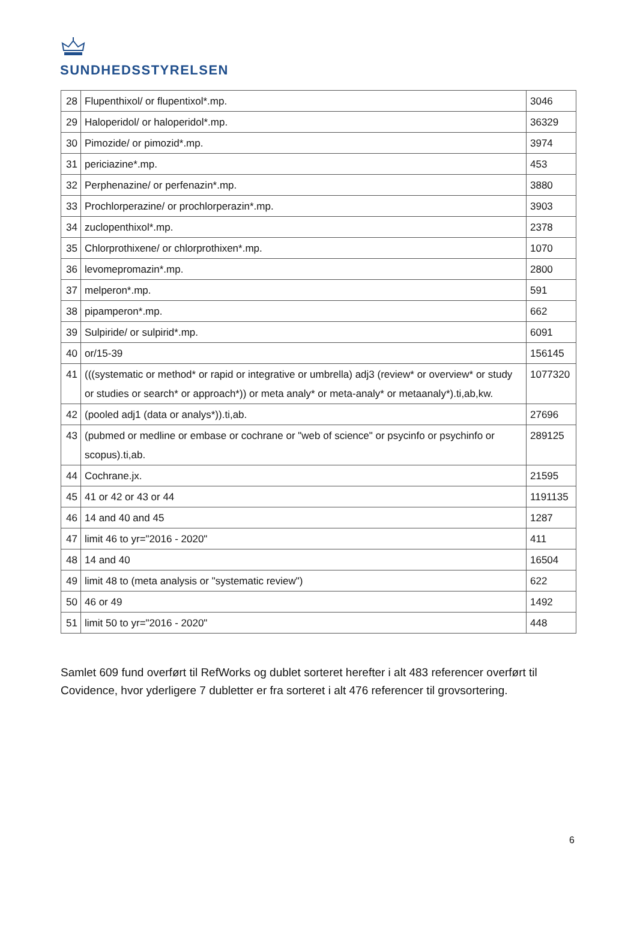SUNDHEDSSTYRELSEN
| 28 | Flupenthixol/ or flupentixol*.mp. | 3046 |
| 29 | Haloperidol/ or haloperidol*.mp. | 36329 |
| 30 | Pimozide/ or pimozid*.mp. | 3974 |
| 31 | periciazine*.mp. | 453 |
| 32 | Perphenazine/ or perfenazin*.mp. | 3880 |
| 33 | Prochlorperazine/ or prochlorperazin*.mp. | 3903 |
| 34 | zuclopenthixol*.mp. | 2378 |
| 35 | Chlorprothixene/ or chlorprothixen*.mp. | 1070 |
| 36 | levomepromazin*.mp. | 2800 |
| 37 | melperon*.mp. | 591 |
| 38 | pipamperon*.mp. | 662 |
| 39 | Sulpiride/ or sulpirid*.mp. | 6091 |
| 40 | or/15-39 | 156145 |
| 41 | (((systematic or method* or rapid or integrative or umbrella) adj3 (review* or overview* or study or studies or search* or approach*)) or meta analy* or meta-analy* or metaanaly*).ti,ab,kw. | 1077320 |
| 42 | (pooled adj1 (data or analys*)).ti,ab. | 27696 |
| 43 | (pubmed or medline or embase or cochrane or "web of science" or psycinfo or psychinfo or scopus).ti,ab. | 289125 |
| 44 | Cochrane.jx. | 21595 |
| 45 | 41 or 42 or 43 or 44 | 1191135 |
| 46 | 14 and 40 and 45 | 1287 |
| 47 | limit 46 to yr="2016 - 2020" | 411 |
| 48 | 14 and 40 | 16504 |
| 49 | limit 48 to (meta analysis or "systematic review") | 622 |
| 50 | 46 or 49 | 1492 |
| 51 | limit 50 to yr="2016 - 2020" | 448 |
Samlet 609 fund overført til RefWorks og dublet sorteret herefter i alt 483 referencer overført til Covidence, hvor yderligere 7 dubletter er fra sorteret i alt 476 referencer til grovsortering.
6